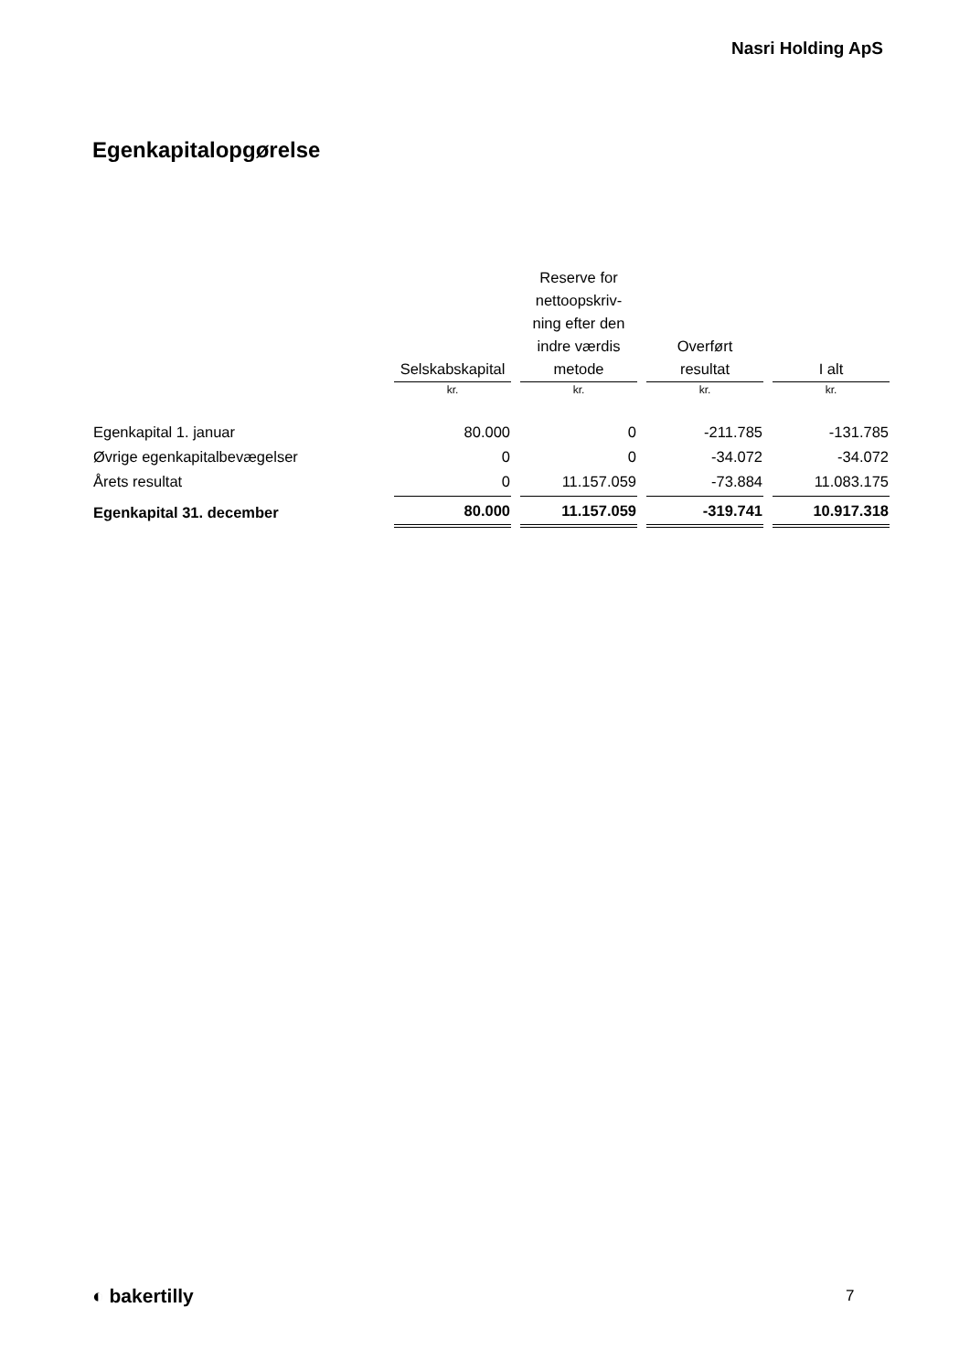Nasri Holding ApS
Egenkapitalopgørelse
| | Selskabskapital | Reserve for nettoopskriv- ning efter den indre værdis metode | Overført resultat | I alt |
| --- | --- | --- | --- | --- |
| | kr. | kr. | kr. | kr. |
| Egenkapital 1. januar | 80.000 | 0 | -211.785 | -131.785 |
| Øvrige egenkapitalbevægelser | 0 | 0 | -34.072 | -34.072 |
| Årets resultat | 0 | 11.157.059 | -73.884 | 11.083.175 |
| Egenkapital 31. december | 80.000 | 11.157.059 | -319.741 | 10.917.318 |
◐ bakertilly 7